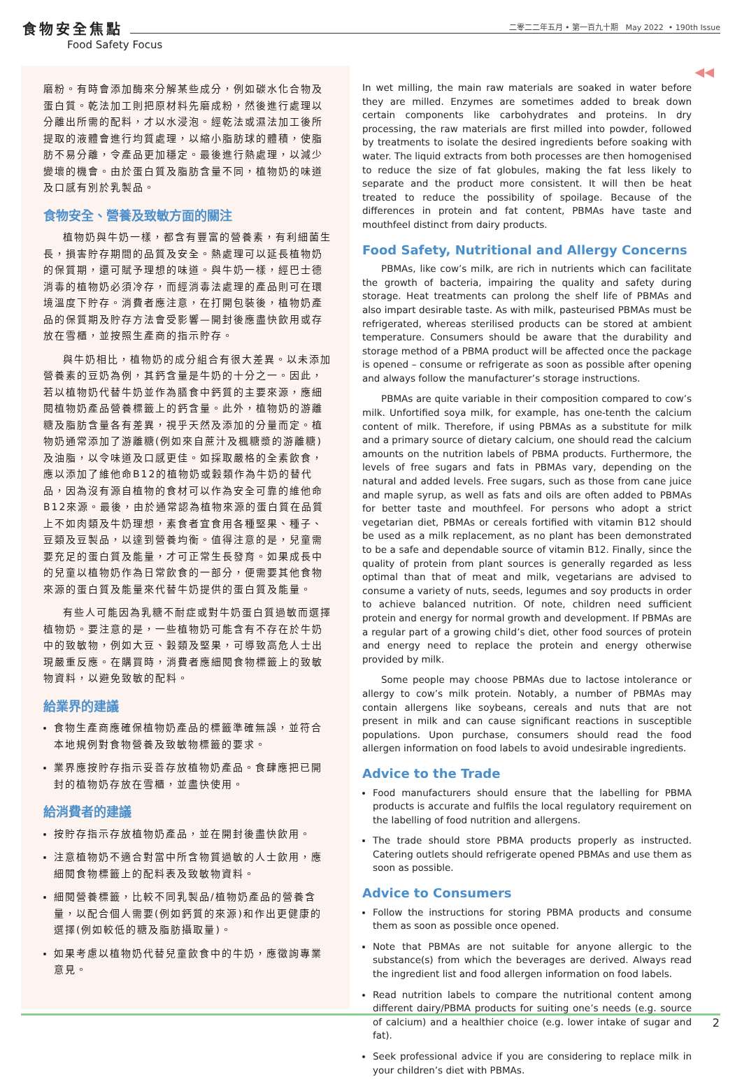食物安全焦點
Food Safety Focus
二零二二年五月 • 第一百九十期 May 2022 • 190th Issue
◀◀
磨粉。有時會添加酶來分解某些成分，例如碳水化合物及蛋白質。乾法加工則把原材料先磨成粉，然後進行處理以分離出所需的配料，才以水浸泡。經乾法或濕法加工後所提取的液體會進行均質處理，以縮小脂肪球的體積，使脂肪不易分離，令產品更加穩定。最後進行熱處理，以減少變壞的機會。由於蛋白質及脂肪含量不同，植物奶的味道及口感有別於乳製品。
食物安全、營養及致敏方面的關注
植物奶與牛奶一樣，都含有豐富的營養素，有利細菌生長，損害貯存期間的品質及安全。熱處理可以延長植物奶的保質期，還可賦予理想的味道。與牛奶一樣，經巴士德消毒的植物奶必須冷存，而經消毒法處理的產品則可在環境溫度下貯存。消費者應注意，在打開包裝後，植物奶產品的保質期及貯存方法會受影響—開封後應盡快飲用或存放在雪櫃，並按照生產商的指示貯存。
與牛奶相比，植物奶的成分組合有很大差異。以未添加營養素的豆奶為例，其鈣含量是牛奶的十分之一。因此，若以植物奶代替牛奶並作為膳食中鈣質的主要來源，應細閱植物奶產品營養標籤上的鈣含量。此外，植物奶的游離糖及脂肪含量各有差異，視乎天然及添加的分量而定。植物奶通常添加了游離糖(例如來自蔗汁及楓糖漿的游離糖)及油脂，以令味道及口感更佳。如採取嚴格的全素飲食，應以添加了維他命B12的植物奶或穀類作為牛奶的替代品，因為沒有源自植物的食材可以作為安全可靠的維他命B12來源。最後，由於通常認為植物來源的蛋白質在品質上不如肉類及牛奶理想，素食者宜食用各種堅果、種子、豆類及豆製品，以達到營養均衡。值得注意的是，兒童需要充足的蛋白質及能量，才可正常生長發育。如果成長中的兒童以植物奶作為日常飲食的一部分，便需要其他食物來源的蛋白質及能量來代替牛奶提供的蛋白質及能量。
有些人可能因為乳糖不耐症或對牛奶蛋白質過敏而選擇植物奶。要注意的是，一些植物奶可能含有不存在於牛奶中的致敏物，例如大豆、穀類及堅果，可導致高危人士出現嚴重反應。在購買時，消費者應細閱食物標籤上的致敏物資料，以避免致敏的配料。
給業界的建議
食物生產商應確保植物奶產品的標籤準確無誤，並符合本地規例對食物營養及致敏物標籤的要求。
業界應按貯存指示妥善存放植物奶產品。食肆應把已開封的植物奶存放在雪櫃，並盡快使用。
給消費者的建議
按貯存指示存放植物奶產品，並在開封後盡快飲用。
注意植物奶不適合對當中所含物質過敏的人士飲用，應細閱食物標籤上的配料表及致敏物資料。
細閱營養標籤，比較不同乳製品/植物奶產品的營養含量，以配合個人需要(例如鈣質的來源)和作出更健康的選擇(例如較低的糖及脂肪攝取量)。
如果考慮以植物奶代替兒童飲食中的牛奶，應徵詢專業意見。
In wet milling, the main raw materials are soaked in water before they are milled. Enzymes are sometimes added to break down certain components like carbohydrates and proteins. In dry processing, the raw materials are first milled into powder, followed by treatments to isolate the desired ingredients before soaking with water. The liquid extracts from both processes are then homogenised to reduce the size of fat globules, making the fat less likely to separate and the product more consistent. It will then be heat treated to reduce the possibility of spoilage. Because of the differences in protein and fat content, PBMAs have taste and mouthfeel distinct from dairy products.
Food Safety, Nutritional and Allergy Concerns
PBMAs, like cow’s milk, are rich in nutrients which can facilitate the growth of bacteria, impairing the quality and safety during storage. Heat treatments can prolong the shelf life of PBMAs and also impart desirable taste. As with milk, pasteurised PBMAs must be refrigerated, whereas sterilised products can be stored at ambient temperature. Consumers should be aware that the durability and storage method of a PBMA product will be affected once the package is opened – consume or refrigerate as soon as possible after opening and always follow the manufacturer’s storage instructions.
PBMAs are quite variable in their composition compared to cow’s milk. Unfortified soya milk, for example, has one-tenth the calcium content of milk. Therefore, if using PBMAs as a substitute for milk and a primary source of dietary calcium, one should read the calcium amounts on the nutrition labels of PBMA products. Furthermore, the levels of free sugars and fats in PBMAs vary, depending on the natural and added levels. Free sugars, such as those from cane juice and maple syrup, as well as fats and oils are often added to PBMAs for better taste and mouthfeel. For persons who adopt a strict vegetarian diet, PBMAs or cereals fortified with vitamin B12 should be used as a milk replacement, as no plant has been demonstrated to be a safe and dependable source of vitamin B12. Finally, since the quality of protein from plant sources is generally regarded as less optimal than that of meat and milk, vegetarians are advised to consume a variety of nuts, seeds, legumes and soy products in order to achieve balanced nutrition. Of note, children need sufficient protein and energy for normal growth and development. If PBMAs are a regular part of a growing child’s diet, other food sources of protein and energy need to replace the protein and energy otherwise provided by milk.
Some people may choose PBMAs due to lactose intolerance or allergy to cow’s milk protein. Notably, a number of PBMAs may contain allergens like soybeans, cereals and nuts that are not present in milk and can cause significant reactions in susceptible populations. Upon purchase, consumers should read the food allergen information on food labels to avoid undesirable ingredients.
Advice to the Trade
Food manufacturers should ensure that the labelling for PBMA products is accurate and fulfils the local regulatory requirement on the labelling of food nutrition and allergens.
The trade should store PBMA products properly as instructed. Catering outlets should refrigerate opened PBMAs and use them as soon as possible.
Advice to Consumers
Follow the instructions for storing PBMA products and consume them as soon as possible once opened.
Note that PBMAs are not suitable for anyone allergic to the substance(s) from which the beverages are derived. Always read the ingredient list and food allergen information on food labels.
Read nutrition labels to compare the nutritional content among different dairy/PBMA products for suiting one’s needs (e.g. source of calcium) and a healthier choice (e.g. lower intake of sugar and fat).
Seek professional advice if you are considering to replace milk in your children’s diet with PBMAs.
2